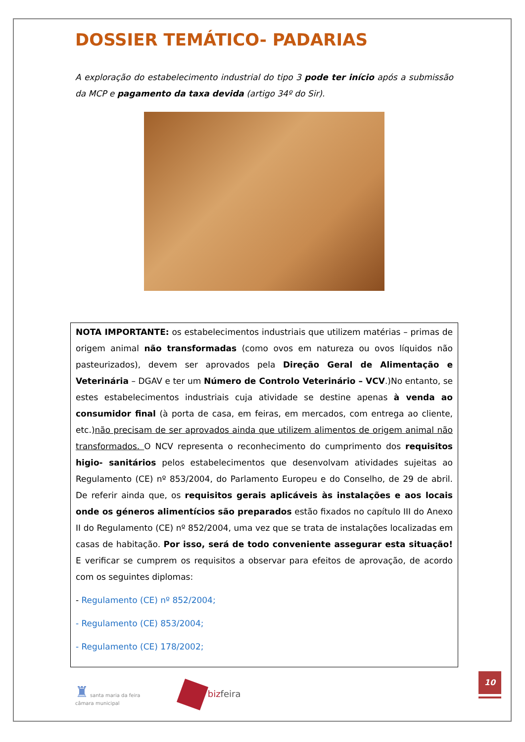DOSSIER TEMÁTICO- PADARIAS
A exploração do estabelecimento industrial do tipo 3 pode ter início após a submissão da MCP e pagamento da taxa devida (artigo 34º do Sir).
NOTA IMPORTANTE: os estabelecimentos industriais que utilizem matérias – primas de origem animal não transformadas (como ovos em natureza ou ovos líquidos não pasteurizados), devem ser aprovados pela Direção Geral de Alimentação e Veterinária – DGAV e ter um Número de Controlo Veterinário – VCV.)No entanto, se estes estabelecimentos industriais cuja atividade se destine apenas à venda ao consumidor final (à porta de casa, em feiras, em mercados, com entrega ao cliente, etc.)não precisam de ser aprovados ainda que utilizem alimentos de origem animal não transformados. O NCV representa o reconhecimento do cumprimento dos requisitos higio- sanitários pelos estabelecimentos que desenvolvam atividades sujeitas ao Regulamento (CE) nº 853/2004, do Parlamento Europeu e do Conselho, de 29 de abril. De referir ainda que, os requisitos gerais aplicáveis às instalações e aos locais onde os géneros alimentícios são preparados estão fixados no capítulo III do Anexo II do Regulamento (CE) nº 852/2004, uma vez que se trata de instalações localizadas em casas de habitação. Por isso, será de todo conveniente assegurar esta situação! E verificar se cumprem os requisitos a observar para efeitos de aprovação, de acordo com os seguintes diplomas:
- Regulamento (CE) nº 852/2004;
- Regulamento (CE) 853/2004;
- Regulamento (CE) 178/2002;
♜ santa maria da feira
câmara municipal
bizfeira
10